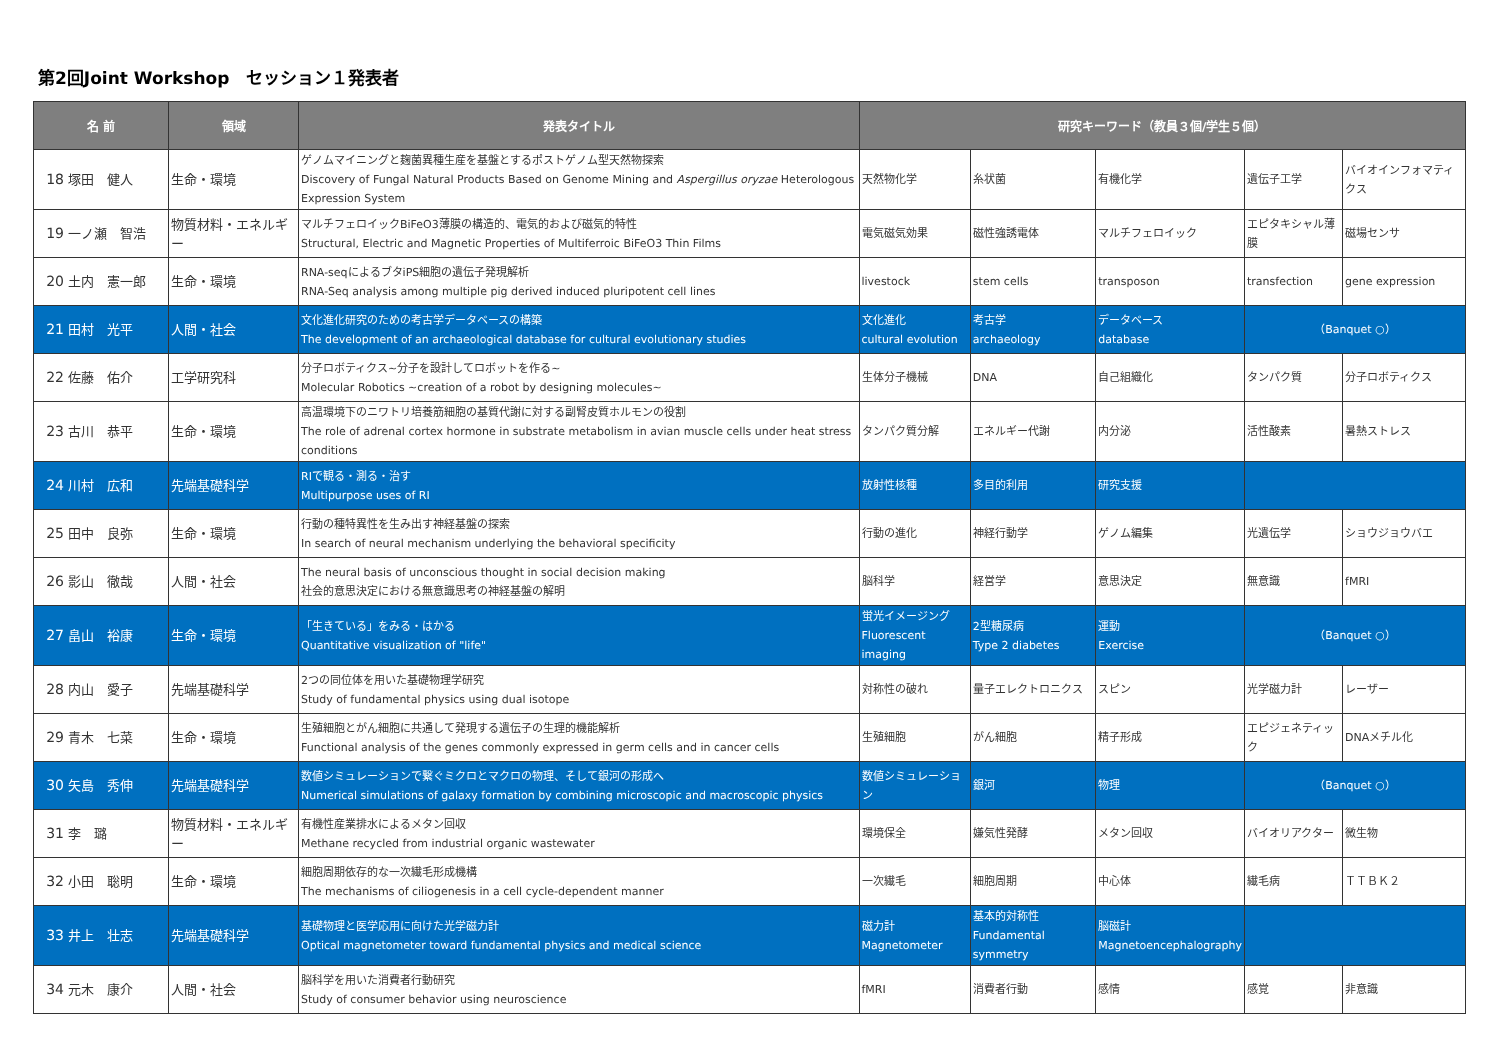第2回Joint Workshop　セッション１発表者
| 名 前 | | 領域 | 発表タイトル | 研究キーワード（教員３個/学生５個） | | | | |
| --- | --- | --- | --- | --- | --- | --- | --- | --- |
| 18 | 塚田 健人 | 生命・環境 | ゲノムマイニングと麹菌異種生産を基盤とするポストゲノム型天然物探索 Discovery of Fungal Natural Products Based on Genome Mining and Aspergillus oryzae Heterologous Expression System | 天然物化学 | 糸状菌 | 有機化学 | 遺伝子工学 | バイオインフォマティクス |
| 19 | 一ノ瀬 智浩 | 物質材料・エネルギー | マルチフェロイックBiFeO3薄膜の構造的、電気的および磁気的特性 Structural, Electric and Magnetic Properties of Multiferroic BiFeO3 Thin Films | 電気磁気効果 | 磁性強誘電体 | マルチフェロイック | エピタキシャル薄膜 | 磁場センサ |
| 20 | 土内 憲一郎 | 生命・環境 | RNA-seqによるブタiPS細胞の遺伝子発現解析 RNA-Seq analysis among multiple pig derived induced pluripotent cell lines | livestock | stem cells | transposon | transfection | gene expression |
| 21 | 田村 光平 | 人間・社会 | 文化進化研究のための考古学データベースの構築 The development of an archaeological database for cultural evolutionary studies | 文化進化 cultural evolution | 考古学 archaeology | データベース database | （Banquet ○） | |
| 22 | 佐藤 佑介 | 工学研究科 | 分子ロボティクス~分子を設計してロボットを作る~ Molecular Robotics ~creation of a robot by designing molecules~ | 生体分子機械 | DNA | 自己組織化 | タンパク質 | 分子ロボティクス |
| 23 | 古川 恭平 | 生命・環境 | 高温環境下のニワトリ培養筋細胞の基質代謝に対する副腎皮質ホルモンの役割 The role of adrenal cortex hormone in substrate metabolism in avian muscle cells under heat stress conditions | タンパク質分解 | エネルギー代謝 | 内分泌 | 活性酸素 | 暑熱ストレス |
| 24 | 川村 広和 | 先端基礎科学 | RIで観る・測る・治す Multipurpose uses of RI | 放射性核種 | 多目的利用 | 研究支援 | | |
| 25 | 田中 良弥 | 生命・環境 | 行動の種特異性を生み出す神経基盤の探索 In search of neural mechanism underlying the behavioral specificity | 行動の進化 | 神経行動学 | ゲノム編集 | 光遺伝学 | ショウジョウバエ |
| 26 | 影山 徹哉 | 人間・社会 | The neural basis of unconscious thought in social decision making 社会的意思決定における無意識思考の神経基盤の解明 | 脳科学 | 経営学 | 意思決定 | 無意識 | fMRI |
| 27 | 畠山 裕康 | 生命・環境 | 「生きている」をみる・はかる Quantitative visualization of "life" | 蛍光イメージング Fluorescent imaging | 2型糖尿病 Type 2 diabetes | 運動 Exercise | （Banquet ○） | |
| 28 | 内山 愛子 | 先端基礎科学 | 2つの同位体を用いた基礎物理学研究 Study of fundamental physics using dual isotope | 対称性の破れ | 量子エレクトロニクス | スピン | 光学磁力計 | レーザー |
| 29 | 青木 七菜 | 生命・環境 | 生殖細胞とがん細胞に共通して発現する遺伝子の生理的機能解析 Functional analysis of the genes commonly expressed in germ cells and in cancer cells | 生殖細胞 | がん細胞 | 精子形成 | エピジェネティック | DNAメチル化 |
| 30 | 矢島 秀伸 | 先端基礎科学 | 数値シミュレーションで繋ぐミクロとマクロの物理、そして銀河の形成へ Numerical simulations of galaxy formation by combining microscopic and macroscopic physics | 数値シミュレーション | 銀河 | 物理 | （Banquet ○） | |
| 31 | 李 璐 | 物質材料・エネルギー | 有機性産業排水によるメタン回収 Methane recycled from industrial organic wastewater | 環境保全 | 嫌気性発酵 | メタン回収 | バイオリアクター | 微生物 |
| 32 | 小田 聡明 | 生命・環境 | 細胞周期依存的な一次繊毛形成機構 The mechanisms of ciliogenesis in a cell cycle-dependent manner | 一次繊毛 | 細胞周期 | 中心体 | 繊毛病 | ＴＴＢＫ２ |
| 33 | 井上 壮志 | 先端基礎科学 | 基礎物理と医学応用に向けた光学磁力計 Optical magnetometer toward fundamental physics and medical science | 磁力計 Magnetometer | 基本的対称性 Fundamental symmetry | 脳磁計 Magnetoencephalography | | |
| 34 | 元木 康介 | 人間・社会 | 脳科学を用いた消費者行動研究 Study of consumer behavior using neuroscience | fMRI | 消費者行動 | 感情 | 感覚 | 非意識 |